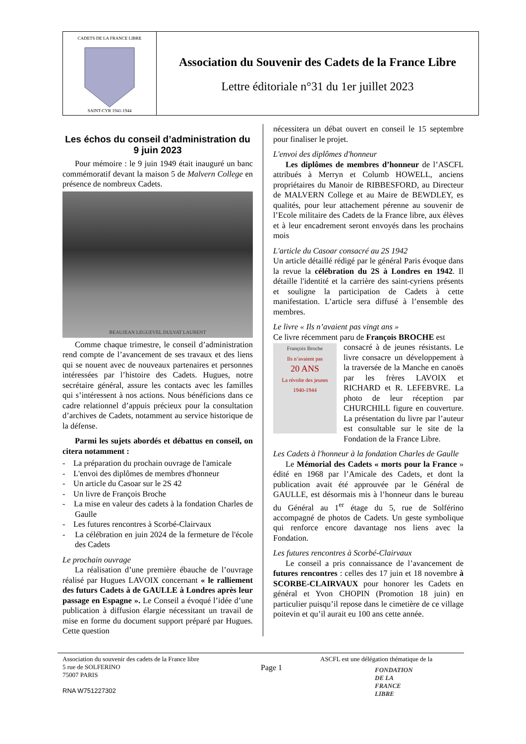CADETS DE LA FRANCE LIBRE
SAINT-CYR 1941-1944
Association du Souvenir des Cadets de la France Libre
Lettre éditoriale n°31 du 1er juillet 2023
Les échos du conseil d’administration du 9 juin 2023
Pour mémoire : le 9 juin 1949 était inauguré un banc commémoratif devant la maison 5 de Malvern College en présence de nombreux Cadets.
BEAUJEAN LEGUEVEL DULVAT LAURENT
Comme chaque trimestre, le conseil d’administration rend compte de l’avancement de ses travaux et des liens qui se nouent avec de nouveaux partenaires et personnes intéressées par l’histoire des Cadets. Hugues, notre secrétaire général, assure les contacts avec les familles qui s’intéressent à nos actions. Nous bénéficions dans ce cadre relationnel d’appuis précieux pour la consultation d’archives de Cadets, notamment au service historique de la défense.
Parmi les sujets abordés et débattus en conseil, on citera notamment :
- La préparation du prochain ouvrage de l'amicale
- L'envoi des diplômes de membres d'honneur
- Un article du Casoar sur le 2S 42
- Un livre de François Broche
- La mise en valeur des cadets à la fondation Charles de Gaulle
- Les futures rencontres à Scorbé-Clairvaux
- La célébration en juin 2024 de la fermeture de l'école des Cadets
Le prochain ouvrage
La réalisation d’une première ébauche de l’ouvrage réalisé par Hugues LAVOIX concernant « le ralliement des futurs Cadets à de GAULLE à Londres après leur passage en Espagne ». Le Conseil a évoqué l’idée d’une publication à diffusion élargie nécessitant un travail de mise en forme du document support préparé par Hugues. Cette question
nécessitera un débat ouvert en conseil le 15 septembre pour finaliser le projet.
L'envoi des diplômes d'honneur
Les diplômes de membres d’honneur de l’ASCFL attribués à Merryn et Columb HOWELL, anciens propriétaires du Manoir de RIBBESFORD, au Directeur de MALVERN College et au Maire de BEWDLEY, es qualités, pour leur attachement pérenne au souvenir de l’Ecole militaire des Cadets de la France libre, aux élèves et à leur encadrement seront envoyés dans les prochains mois
L'article du Casoar consacré au 2S 1942
Un article détaillé rédigé par le général Paris évoque dans la revue la célébration du 2S à Londres en 1942. Il détaille l'identité et la carrière des saint-cyriens présents et souligne la participation de Cadets à cette manifestation. L’article sera diffusé à l’ensemble des membres.
Le livre « Ils n’avaient pas vingt ans »
Ce livre récemment paru de François BROCHE est
François Broche
Ils n’avaient pas
20 ANS
La révolte des jeunes
1940-1944
consacré à de jeunes résistants. Le livre consacre un développement à la traversée de la Manche en canoës par les frères LAVOIX et RICHARD et R. LEFEBVRE. La photo de leur réception par CHURCHILL figure en couverture. La présentation du livre par l’auteur est consultable sur le site de la Fondation de la France Libre.
Les Cadets à l'honneur à la fondation Charles de Gaulle
Le Mémorial des Cadets « morts pour la France » édité en 1968 par l’Amicale des Cadets, et dont la publication avait été approuvée par le Général de GAULLE, est désormais mis à l’honneur dans le bureau du Général au 1<sup>er</sup> étage du 5, rue de Solférino accompagné de photos de Cadets. Un geste symbolique qui renforce encore davantage nos liens avec la Fondation.
Les futures rencontres à Scorbé-Clairvaux
Le conseil a pris connaissance de l’avancement de futures rencontres : celles des 17 juin et 18 novembre à SCORBE-CLAIRVAUX pour honorer les Cadets en général et Yvon CHOPIN (Promotion 18 juin) en particulier puisqu’il repose dans le cimetière de ce village poitevin et qu’il aurait eu 100 ans cette année.
Association du souvenir des cadets de la France libre
5 rue de SOLFERINO
75007 PARIS
RNA W751227302
Page 1
ASCFL est une délégation thématique de la
FONDATION
DE LA
FRANCE
LIBRE